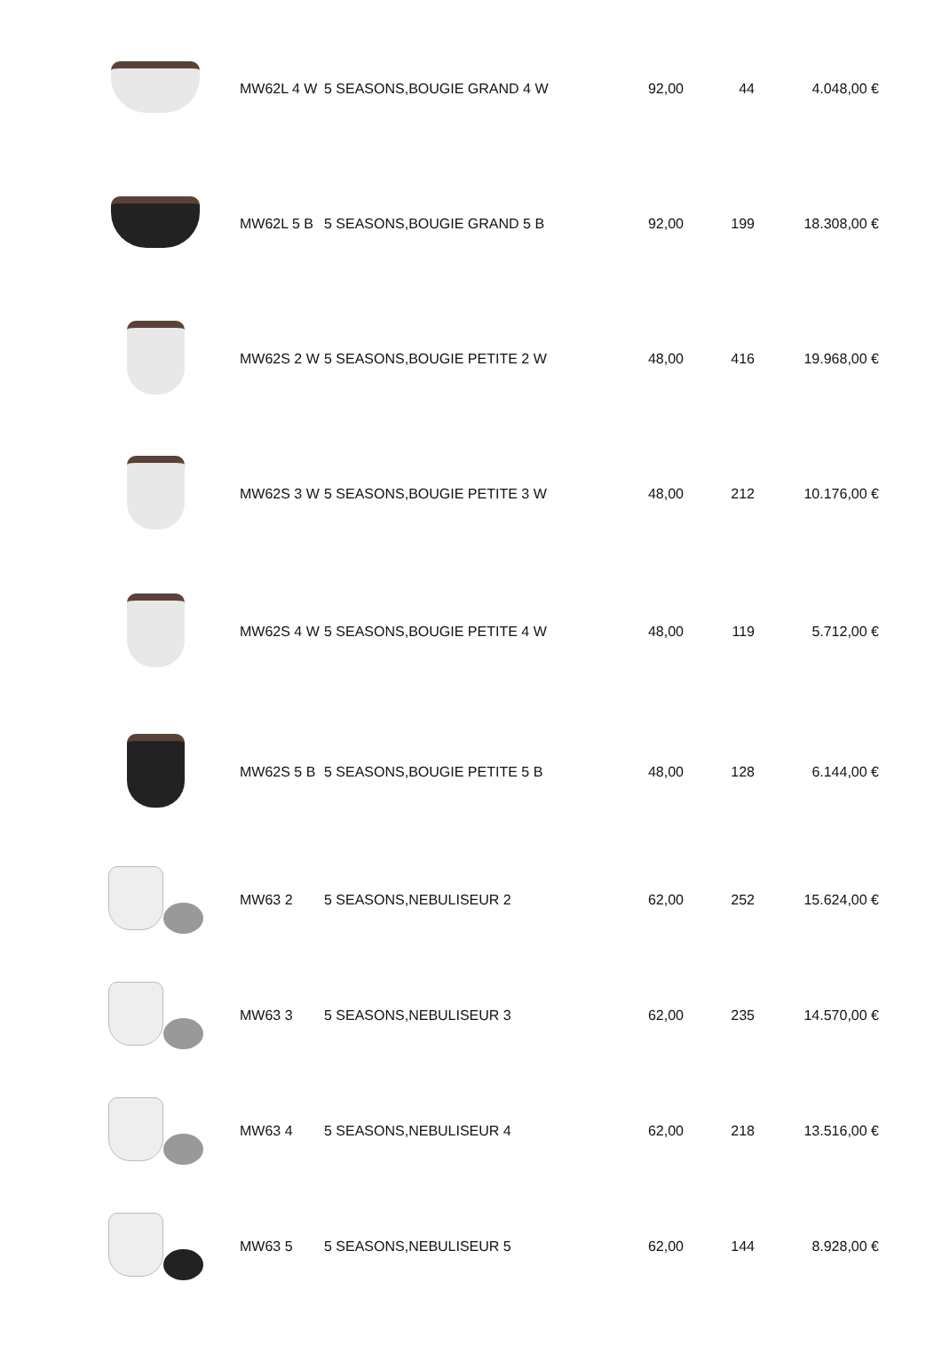| | MW62L 4 W | 5 SEASONS,BOUGIE GRAND 4 W | 92,00 | 44 | 4.048,00 € |
| | MW62L 5 B | 5 SEASONS,BOUGIE GRAND 5 B | 92,00 | 199 | 18.308,00 € |
| | MW62S 2 W | 5 SEASONS,BOUGIE PETITE 2 W | 48,00 | 416 | 19.968,00 € |
| | MW62S 3 W | 5 SEASONS,BOUGIE PETITE 3 W | 48,00 | 212 | 10.176,00 € |
| | MW62S 4 W | 5 SEASONS,BOUGIE PETITE 4 W | 48,00 | 119 | 5.712,00 € |
| | MW62S 5 B | 5 SEASONS,BOUGIE PETITE 5 B | 48,00 | 128 | 6.144,00 € |
| | MW63 2 | 5 SEASONS,NEBULISEUR 2 | 62,00 | 252 | 15.624,00 € |
| | MW63 3 | 5 SEASONS,NEBULISEUR 3 | 62,00 | 235 | 14.570,00 € |
| | MW63 4 | 5 SEASONS,NEBULISEUR 4 | 62,00 | 218 | 13.516,00 € |
| | MW63 5 | 5 SEASONS,NEBULISEUR 5 | 62,00 | 144 | 8.928,00 € |